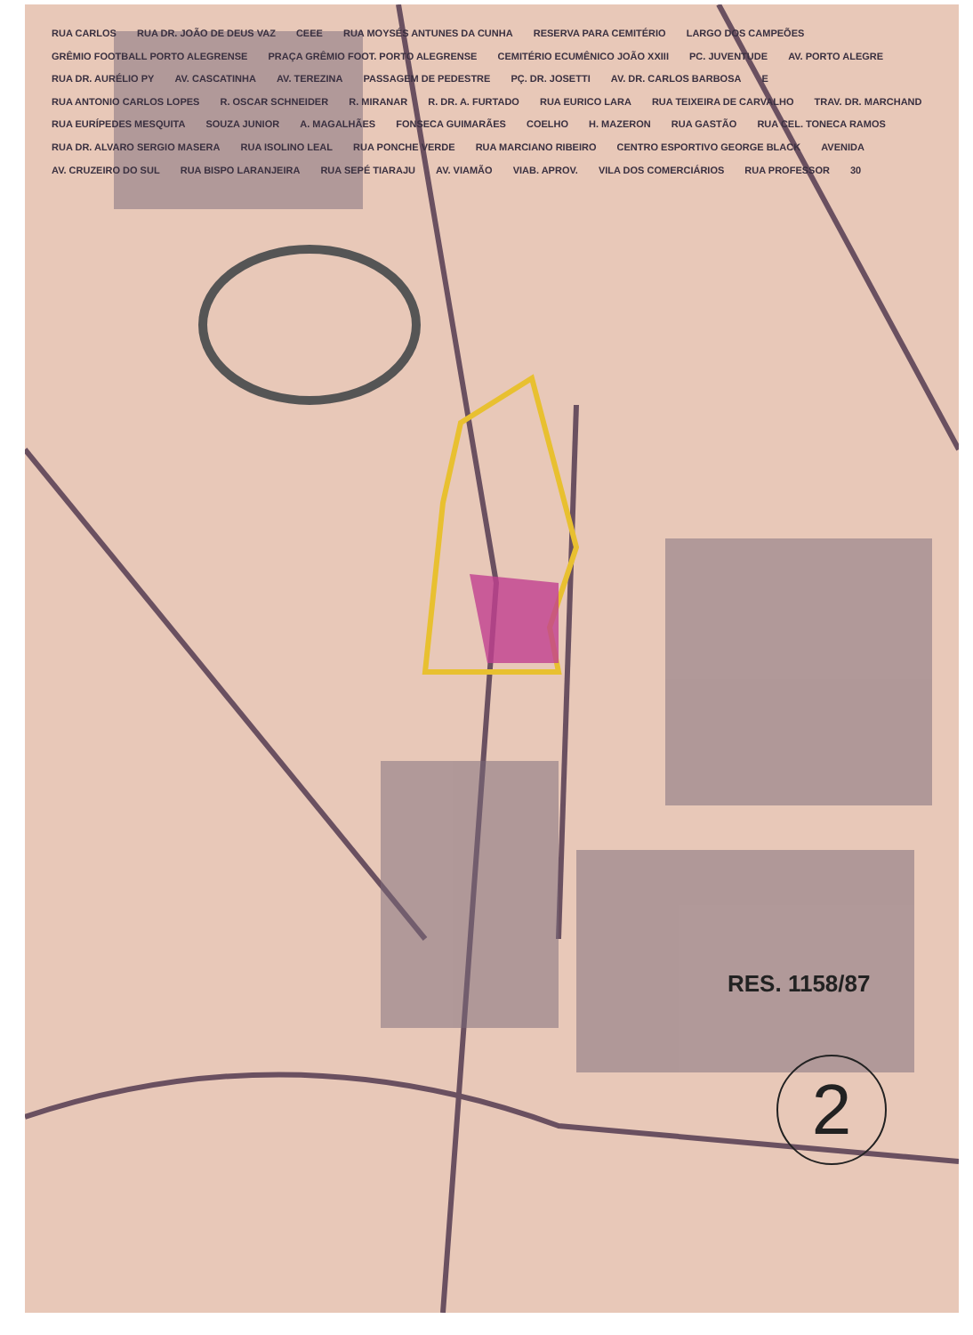RUA CARLOS RUA DR. JOÃO DE DEUS VAZ CEEE RUA MOYSÉS ANTUNES DA CUNHA RESERVA PARA CEMITÉRIO LARGO DOS CAMPEÕES GRÊMIO FOOTBALL PORTO ALEGRENSE PRAÇA GRÊMIO FOOT. PORTO ALEGRENSE CEMITÉRIO ECUMÊNICO JOÃO XXIII PC. JUVENTUDE AV. PORTO ALEGRE RUA DR. AURÉLIO PY AV. CASCATINHA AV. TEREZINA PASSAGEM DE PEDESTRE PÇ. DR. JOSETTI AV. DR. CARLOS BARBOSA E RUA ANTONIO CARLOS LOPES R. OSCAR SCHNEIDER R. MIRANAR R. DR. A. FURTADO RUA EURICO LARA RUA TEIXEIRA DE CARVALHO TRAV. DR. MARCHAND RUA EURÍPEDES MESQUITA SOUZA JUNIOR A. MAGALHÃES FONSECA GUIMARÃES COELHO H. MAZERON RUA GASTÃO RUA CEL. TONECA RAMOS RUA DR. ALVARO SERGIO MASERA RUA ISOLINO LEAL RUA PONCHE VERDE RUA MARCIANO RIBEIRO CENTRO ESPORTIVO GEORGE BLACK AVENIDA AV. CRUZEIRO DO SUL RUA BISPO LARANJEIRA RUA SEPÉ TIARAJU AV. VIAMÃO VIAB. APROV. VILA DOS COMERCIÁRIOS RUA PROFESSOR 30
RES. 1158/87
2